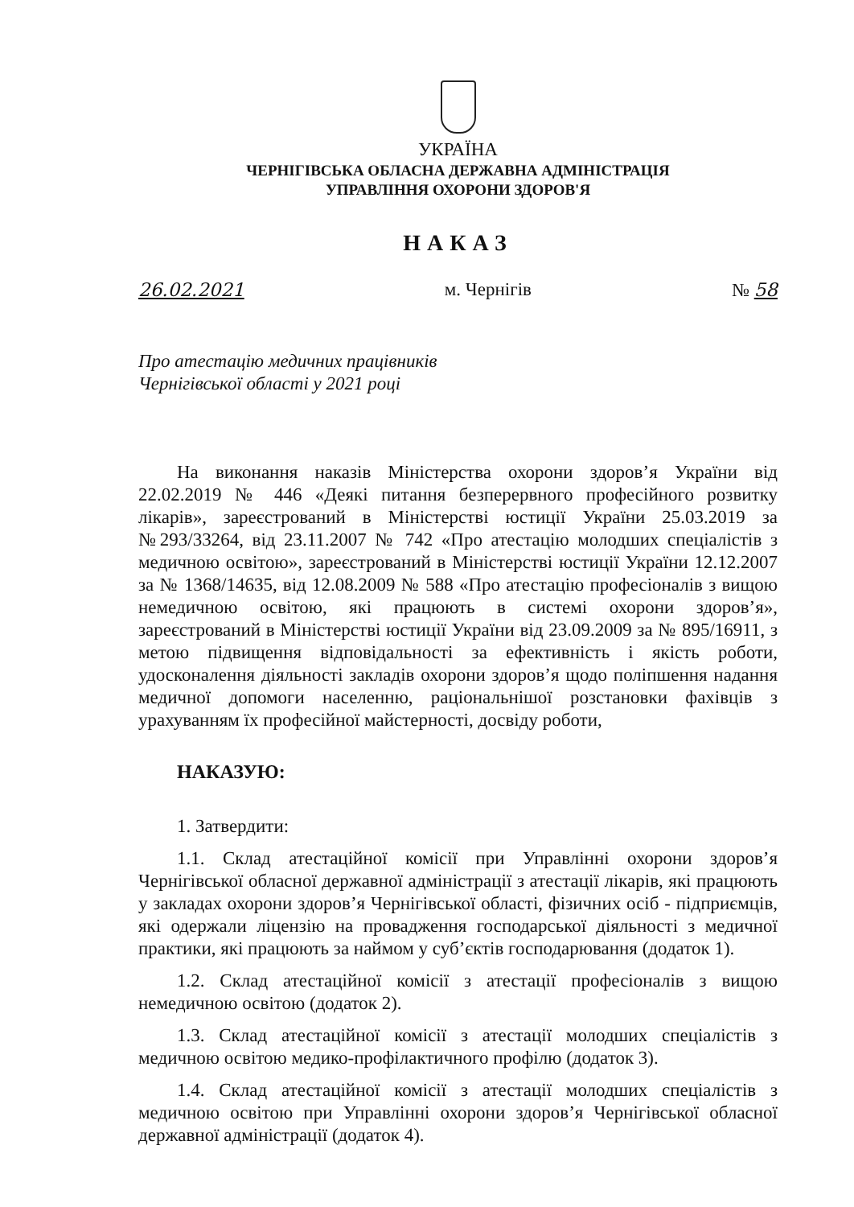УКРАЇНА
ЧЕРНІГІВСЬКА ОБЛАСНА ДЕРЖАВНА АДМІНІСТРАЦІЯ
УПРАВЛІННЯ ОХОРОНИ ЗДОРОВ'Я
НАКАЗ
26.02.2021 м. Чернігів № 58
Про атестацію медичних працівників
Чернігівської області у 2021 році
На виконання наказів Міністерства охорони здоров’я України від 22.02.2019 № 446 «Деякі питання безперервного професійного розвитку лікарів», зареєстрований в Міністерстві юстиції України 25.03.2019 за №293/33264, від 23.11.2007 № 742 «Про атестацію молодших спеціалістів з медичною освітою», зареєстрований в Міністерстві юстиції України 12.12.2007 за № 1368/14635, від 12.08.2009 № 588 «Про атестацію професіоналів з вищою немедичною освітою, які працюють в системі охорони здоров’я», зареєстрований в Міністерстві юстиції України від 23.09.2009 за № 895/16911, з метою підвищення відповідальності за ефективність і якість роботи, удосконалення діяльності закладів охорони здоров’я щодо поліпшення надання медичної допомоги населенню, раціональнішої розстановки фахівців з урахуванням їх професійної майстерності, досвіду роботи,
НАКАЗУЮ:
1. Затвердити:
1.1. Склад атестаційної комісії при Управлінні охорони здоров’я Чернігівської обласної державної адміністрації з атестації лікарів, які працюють у закладах охорони здоров’я Чернігівської області, фізичних осіб - підприємців, які одержали ліцензію на провадження господарської діяльності з медичної практики, які працюють за наймом у суб’єктів господарювання (додаток 1).
1.2. Склад атестаційної комісії з атестації професіоналів з вищою немедичною освітою (додаток 2).
1.3. Склад атестаційної комісії з атестації молодших спеціалістів з медичною освітою медико-профілактичного профілю (додаток 3).
1.4. Склад атестаційної комісії з атестації молодших спеціалістів з медичною освітою при Управлінні охорони здоров’я Чернігівської обласної державної адміністрації (додаток 4).